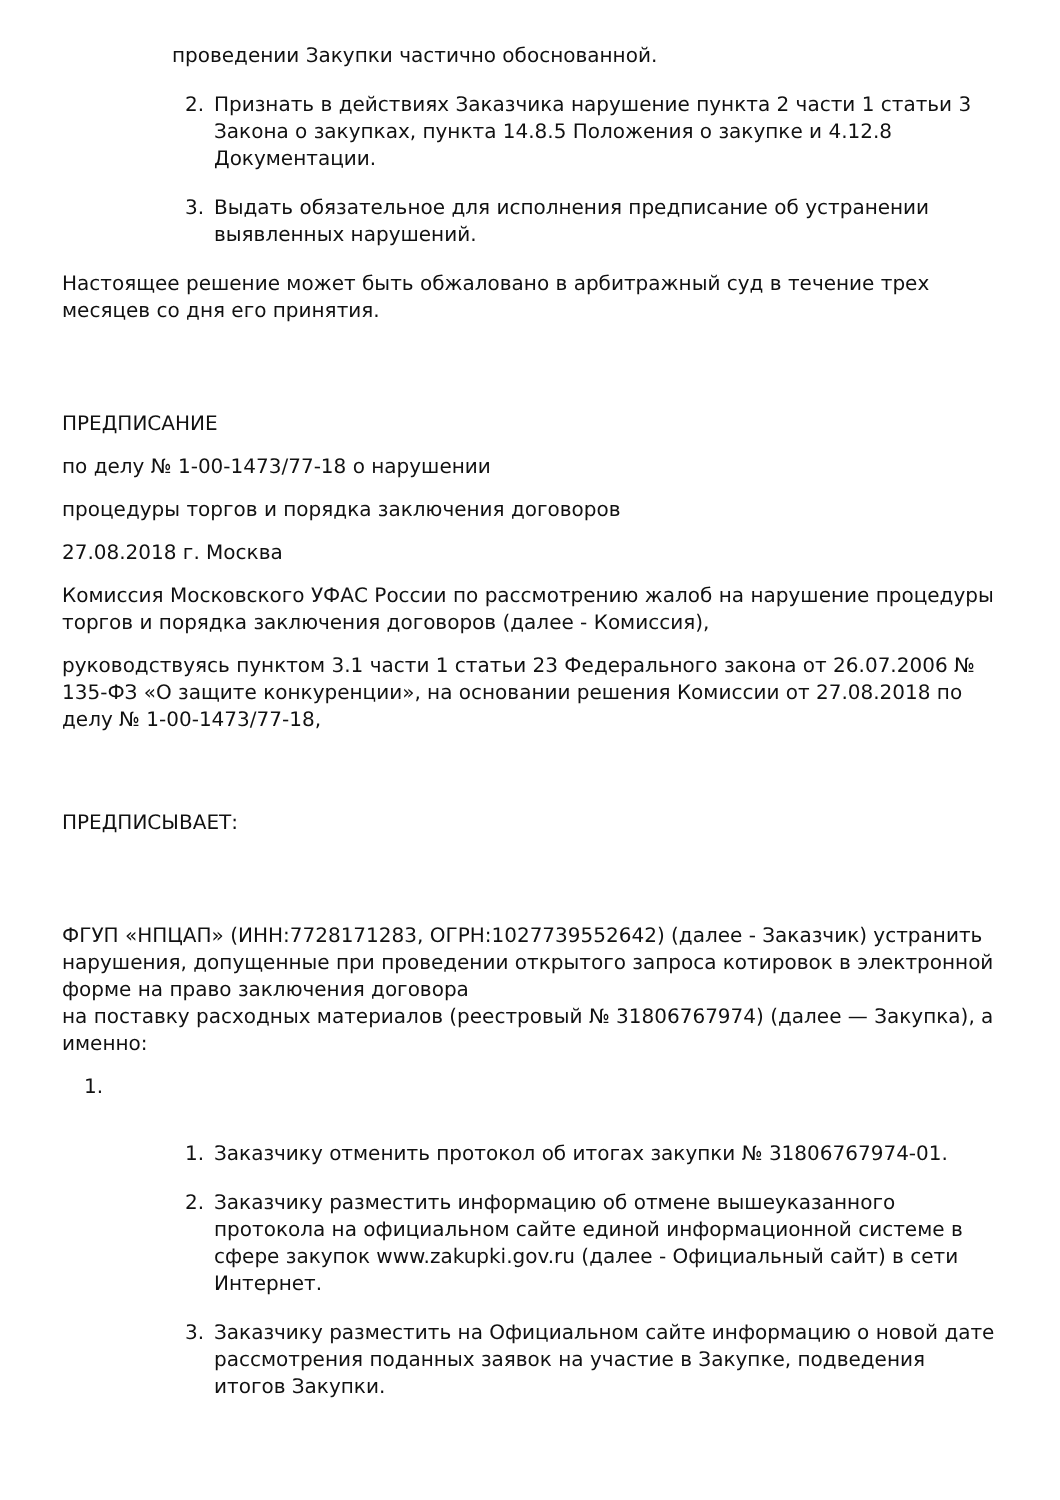проведении Закупки частично обоснованной.
2. Признать в действиях Заказчика нарушение пункта 2 части 1 статьи 3 Закона о закупках, пункта 14.8.5 Положения о закупке и 4.12.8 Документации.
3. Выдать обязательное для исполнения предписание об устранении выявленных нарушений.
Настоящее решение может быть обжаловано в арбитражный суд в течение трех месяцев со дня его принятия.
ПРЕДПИСАНИЕ
по делу № 1-00-1473/77-18 о нарушении
процедуры торгов и порядка заключения договоров
27.08.2018 г. Москва
Комиссия Московского УФАС России по рассмотрению жалоб на нарушение процедуры торгов и порядка заключения договоров (далее - Комиссия),
руководствуясь пунктом 3.1 части 1 статьи 23 Федерального закона от 26.07.2006 № 135-ФЗ «О защите конкуренции», на основании решения Комиссии от 27.08.2018 по делу № 1-00-1473/77-18,
ПРЕДПИСЫВАЕТ:
ФГУП «НПЦАП» (ИНН:7728171283, ОГРН:1027739552642) (далее - Заказчик) устранить нарушения, допущенные при проведении открытого запроса котировок в электронной форме на право заключения договора
на поставку расходных материалов (реестровый № 31806767974) (далее — Закупка), а именно:
1.
1. Заказчику отменить протокол об итогах закупки № 31806767974-01.
2. Заказчику разместить информацию об отмене вышеуказанного протокола на официальном сайте единой информационной системе в сфере закупок www.zakupki.gov.ru (далее - Официальный сайт) в сети Интернет.
3. Заказчику разместить на Официальном сайте информацию о новой дате рассмотрения поданных заявок на участие в Закупке, подведения итогов Закупки.